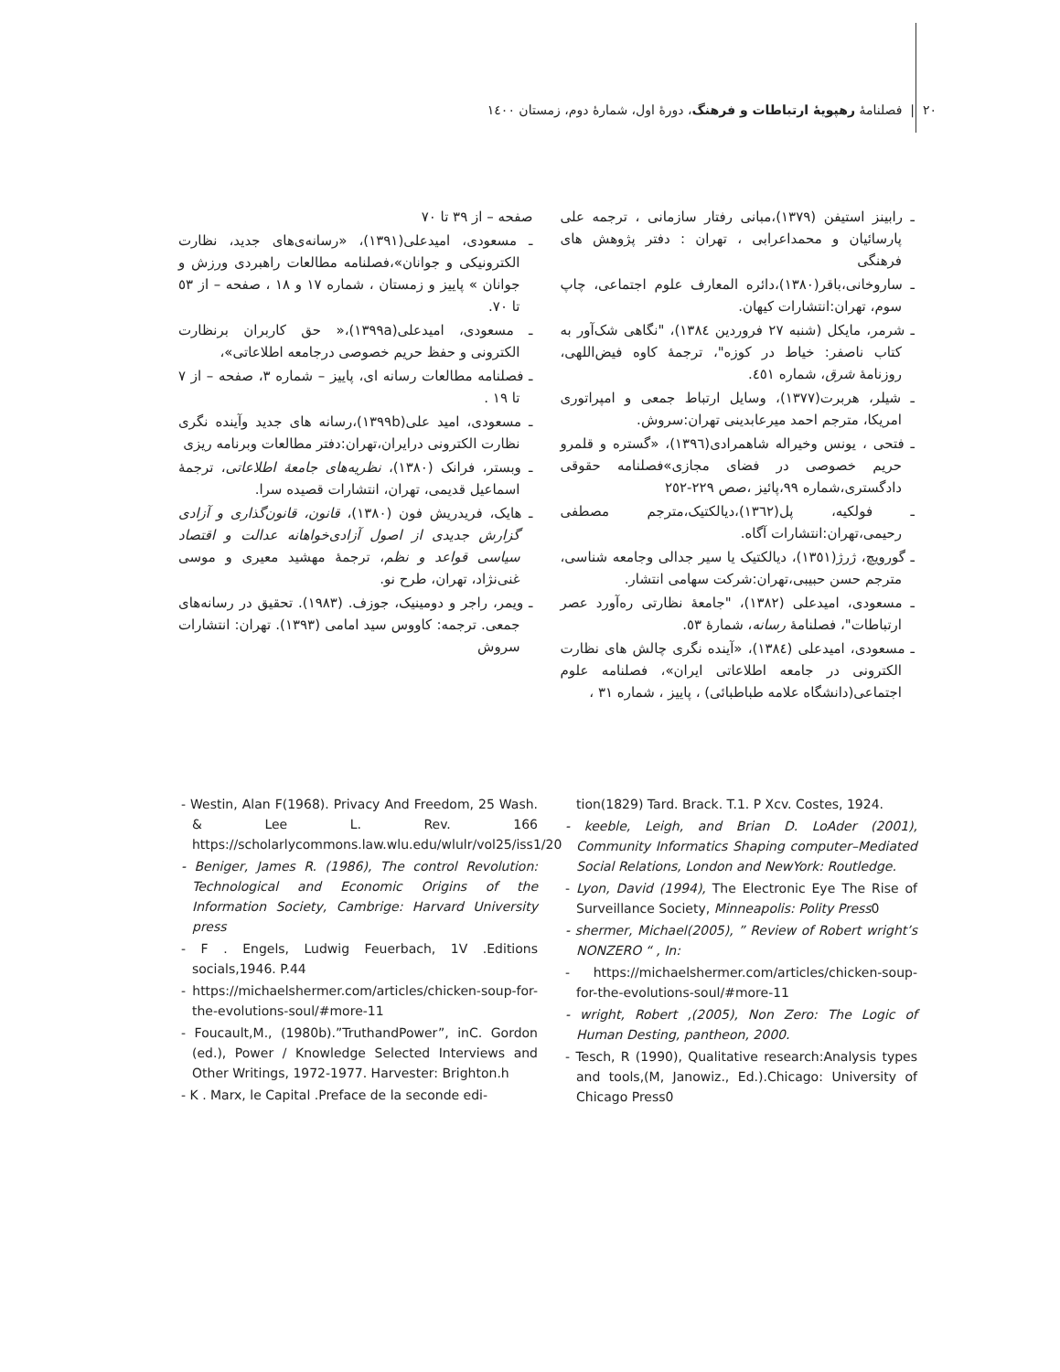٢٠ | فصلنامهٔ رهپویهٔ ارتباطات و فرهنگ، دورهٔ اول، شمارهٔ دوم، زمستان ١٤٠٠
ـ رابینز استیفن (١٣٧٩)،مبانی رفتار سازمانی ، ترجمه علی پارسائیان و محمداعرابی ، تهران : دفتر پژوهش های فرهنگی
ـ ساروخانی،باقر(١٣٨٠)،دائره المعارف علوم اجتماعی، چاپ سوم، تهران:انتشارات کیهان.
ـ شرمر، مایکل (شنبه ٢٧ فروردین ١٣٨٤)، "نگاهی شک‌آور به کتاب ناصفر: خیاط در کوزه"، ترجمهٔ کاوه فیض‌اللهی، روزنامهٔ شرق، شماره ٤٥١.
ـ شیلر، هربرت(١٣٧٧)، وسایل ارتباط جمعی و امپراتوری امریکا، مترجم احمد میرعابدینی تهران:سروش.
ـ فتحی ، یونس وخیراله شاهمرادی(١٣٩٦)، «گستره و قلمرو حریم خصوصی در فضای مجازی»فصلنامه حقوقی دادگستری،شماره ٩٩،پائیز ،صص ٢٢٩-٢٥٢
ـ فولکیه، پل(١٣٦٢)،دیالکتیک،مترجم مصطفی رحیمی،تهران:انتشارات آگاه.
ـ گورویچ، ژرژ(١٣٥١)، دیالکتیک یا سیر جدالی وجامعه شناسی، مترجم حسن حبیبی،تهران:شرکت سهامی انتشار.
ـ مسعودی، امیدعلی (١٣٨٢)، "جامعهٔ نظارتی ره‌آورد عصر ارتباطات"، فصلنامهٔ رسانه، شمارهٔ ٥٣.
ـ مسعودی، امیدعلی (١٣٨٤)، «آینده نگری چالش های نظارت الکترونی در جامعه اطلاعاتی ایران»، فصلنامه علوم اجتماعی(دانشگاه علامه طباطبائی) ، پاییز ، شماره ٣١ ،
صفحه – از ٣٩ تا ٧٠
ـ مسعودی، امیدعلی(١٣٩١)، «رسانه‌ی‌های جدید، نظارت الکترونیکی و جوانان»،فصلنامه مطالعات راهبردی ورزش و جوانان » پاییز و زمستان ، شماره ١٧ و ١٨ ، صفحه – از ٥٣ تا ٧٠.
ـ مسعودی، امیدعلی(١٣٩٩a)،« حق کاربران برنظارت الکترونی و حفظ حریم خصوصی درجامعه اطلاعاتی»،
ـ فصلنامه مطالعات رسانه ای، پاییز – شماره ٣، صفحه – از ٧ تا ١٩ .
ـ مسعودی، امید علی(١٣٩٩b)،رسانه های جدید وآینده نگری نظارت الکترونی درایران،تهران:دفتر مطالعات وبرنامه ریزی
ـ وبستر، فرانک (١٣٨٠)، نظریه‌های جامعهٔ اطلاعاتی، ترجمهٔ اسماعیل قدیمی، تهران، انتشارات قصیده سرا.
ـ هایک، فریدریش فون (١٣٨٠)، قانون، قانون‌گذاری و آزادی گزارش جدیدی از اصول آزادی‌خواهانه عدالت و اقتصاد سیاسی قواعد و نظم، ترجمهٔ مهشید معیری و موسی غنی‌نژاد، تهران، طرح نو.
ـ ویمر، راجر و دومینیک، جوزف. (١٩٨٣). تحقیق در رسانه‌های جمعی. ترجمه: کاووس سید امامی (١٣٩٣). تهران: انتشارات سروش
- Westin, Alan F(1968). Privacy And Freedom, 25 Wash. & Lee L. Rev. 166 https://scholarlycommons.law.wlu.edu/wlulr/vol25/iss1/20
- Beniger, James R. (1986), The control Revolution: Technological and Economic Origins of the Information Society, Cambrige: Harvard University press
- F . Engels, Ludwig Feuerbach, 1V .Editions socials,1946. P.44
- https://michaelshermer.com/articles/chicken-soup-for-the-evolutions-soul/#more-11
- Foucault,M., (1980b).”TruthandPower”, inC. Gordon (ed.), Power / Knowledge Selected Interviews and Other Writings, 1972-1977. Harvester: Brighton.h
- K . Marx, le Capital .Preface de la seconde edi-
tion(1829) Tard. Brack. T.1. P Xcv. Costes, 1924.
- keeble, Leigh, and Brian D. LoAder (2001), Community Informatics Shaping computer–Mediated Social Relations, London and NewYork: Routledge.
- Lyon, David (1994), The Electronic Eye The Rise of Surveillance Society, Minneapolis: Polity Press0
- shermer, Michael(2005), ” Review of Robert wright’s NONZERO “ , In:
- https://michaelshermer.com/articles/chicken-soup-for-the-evolutions-soul/#more-11
- wright, Robert ,(2005), Non Zero: The Logic of Human Desting, pantheon, 2000.
- Tesch, R (1990), Qualitative research:Analysis types and tools,(M, Janowiz., Ed.).Chicago: University of Chicago Press0